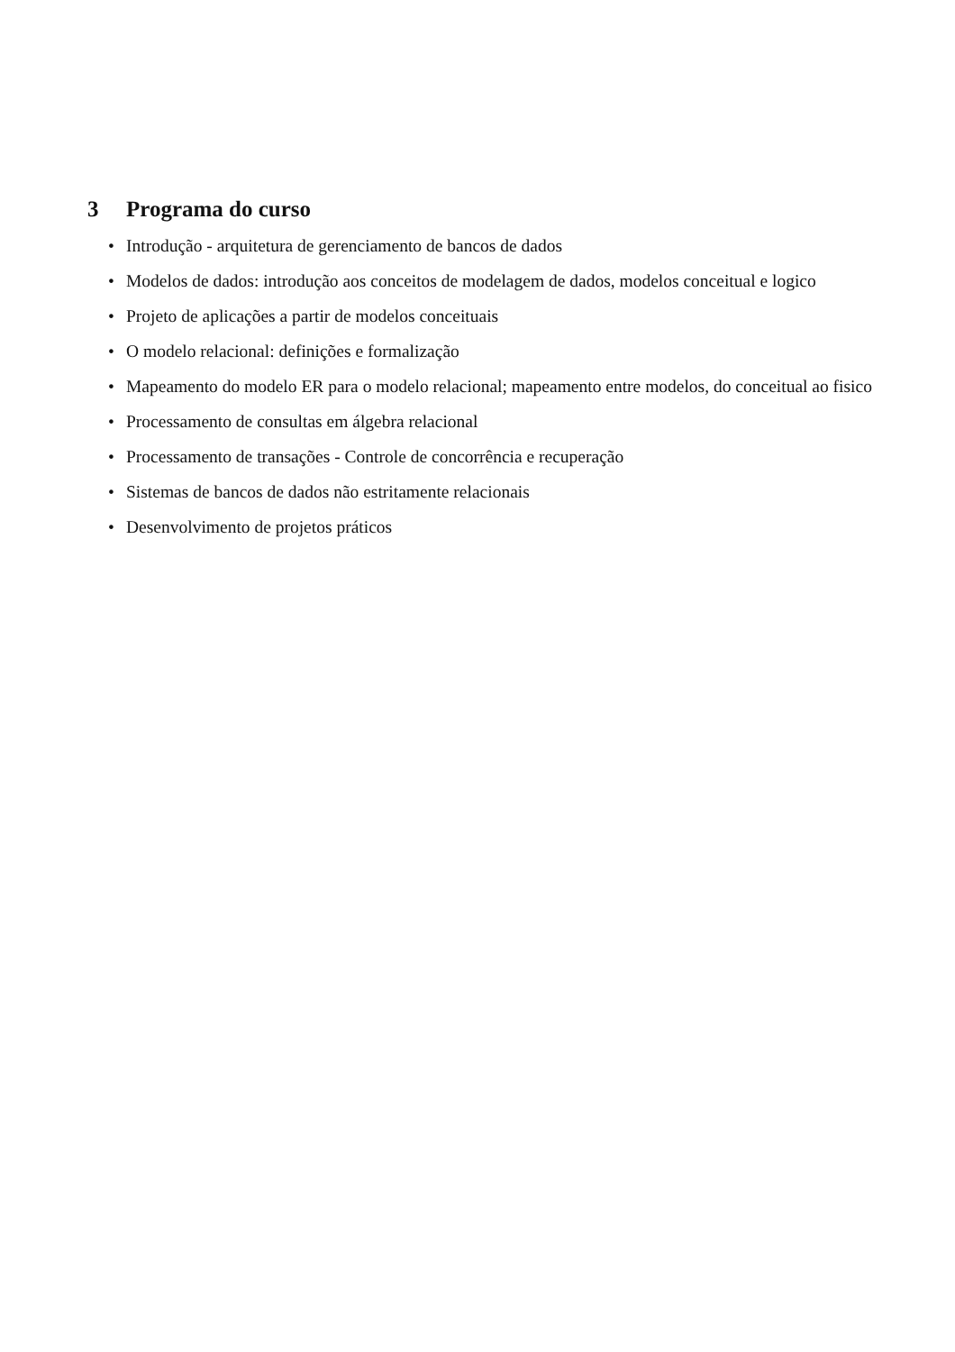3 Programa do curso
• Introdução - arquitetura de gerenciamento de bancos de dados
• Modelos de dados: introdução aos conceitos de modelagem de dados, modelos conceitual e logico
• Projeto de aplicações a partir de modelos conceituais
• O modelo relacional: definições e formalização
• Mapeamento do modelo ER para o modelo relacional; mapeamento entre modelos, do conceitual ao fisico
• Processamento de consultas em álgebra relacional
• Processamento de transações - Controle de concorrência e recuperação
• Sistemas de bancos de dados não estritamente relacionais
• Desenvolvimento de projetos práticos